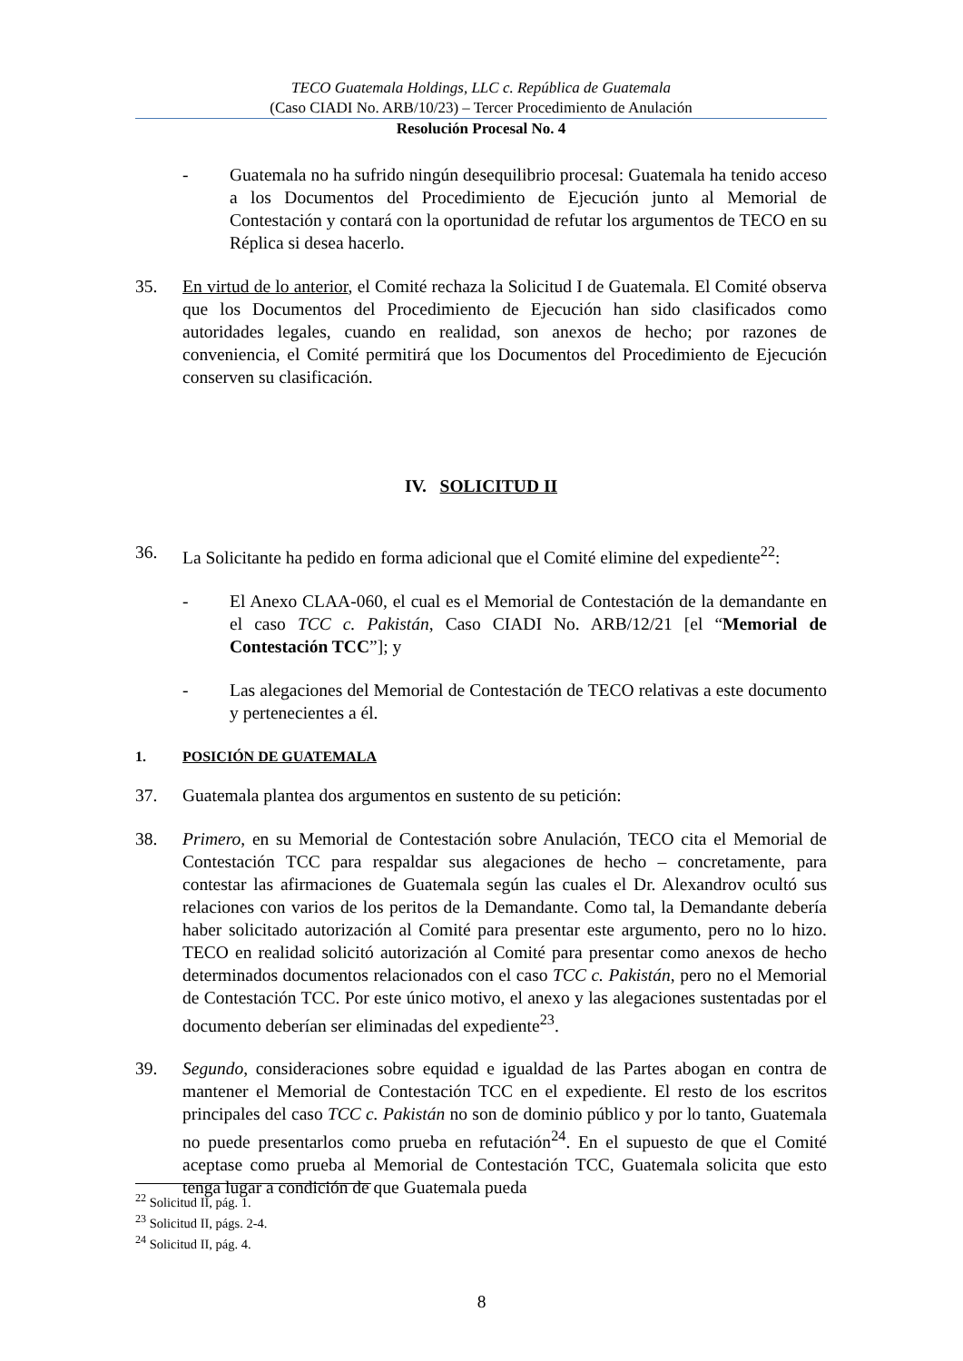TECO Guatemala Holdings, LLC c. República de Guatemala
(Caso CIADI No. ARB/10/23) – Tercer Procedimiento de Anulación
Resolución Procesal No. 4
- Guatemala no ha sufrido ningún desequilibrio procesal: Guatemala ha tenido acceso a los Documentos del Procedimiento de Ejecución junto al Memorial de Contestación y contará con la oportunidad de refutar los argumentos de TECO en su Réplica si desea hacerlo.
35. En virtud de lo anterior, el Comité rechaza la Solicitud I de Guatemala. El Comité observa que los Documentos del Procedimiento de Ejecución han sido clasificados como autoridades legales, cuando en realidad, son anexos de hecho; por razones de conveniencia, el Comité permitirá que los Documentos del Procedimiento de Ejecución conserven su clasificación.
IV. SOLICITUD II
36. La Solicitante ha pedido en forma adicional que el Comité elimine del expediente<sup>22</sup>:
- El Anexo CLAA-060, el cual es el Memorial de Contestación de la demandante en el caso TCC c. Pakistán, Caso CIADI No. ARB/12/21 [el “Memorial de Contestación TCC”]; y
- Las alegaciones del Memorial de Contestación de TECO relativas a este documento y pertenecientes a él.
1. POSICIÓN DE GUATEMALA
37. Guatemala plantea dos argumentos en sustento de su petición:
38. Primero, en su Memorial de Contestación sobre Anulación, TECO cita el Memorial de Contestación TCC para respaldar sus alegaciones de hecho – concretamente, para contestar las afirmaciones de Guatemala según las cuales el Dr. Alexandrov ocultó sus relaciones con varios de los peritos de la Demandante. Como tal, la Demandante debería haber solicitado autorización al Comité para presentar este argumento, pero no lo hizo. TECO en realidad solicitó autorización al Comité para presentar como anexos de hecho determinados documentos relacionados con el caso TCC c. Pakistán, pero no el Memorial de Contestación TCC. Por este único motivo, el anexo y las alegaciones sustentadas por el documento deberían ser eliminadas del expediente<sup>23</sup>.
39. Segundo, consideraciones sobre equidad e igualdad de las Partes abogan en contra de mantener el Memorial de Contestación TCC en el expediente. El resto de los escritos principales del caso TCC c. Pakistán no son de dominio público y por lo tanto, Guatemala no puede presentarlos como prueba en refutación<sup>24</sup>. En el supuesto de que el Comité aceptase como prueba al Memorial de Contestación TCC, Guatemala solicita que esto tenga lugar a condición de que Guatemala pueda
<sup>22</sup> Solicitud II, pág. 1.
<sup>23</sup> Solicitud II, págs. 2-4.
<sup>24</sup> Solicitud II, pág. 4.
8